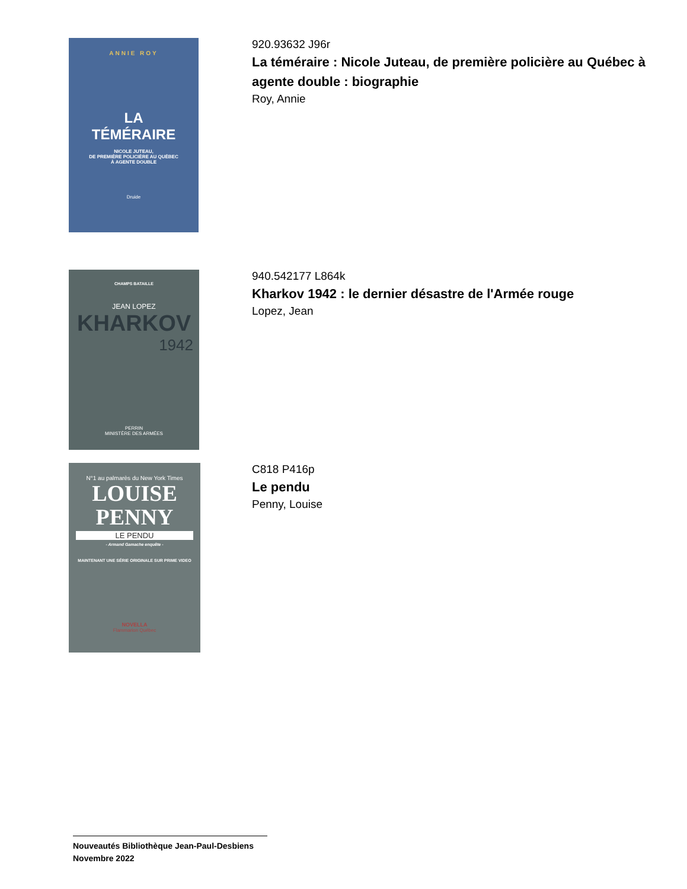ANNIE ROY
LA
TÉMÉRAIRE
NICOLE JUTEAU,
DE PREMIÈRE POLICIÈRE AU QUÉBEC
À AGENTE DOUBLE
Druide
920.93632 J96r
La téméraire : Nicole Juteau, de première policière au Québec à agente double : biographie
Roy, Annie
CHAMPS BATAILLE
JEAN LOPEZ
KHARKOV
1942
PERRIN
MINISTÈRE DES ARMÉES
940.542177 L864k
Kharkov 1942 : le dernier désastre de l'Armée rouge
Lopez, Jean
N°1 au palmarès du New York Times
LOUISE
PENNY
LE PENDU
- Armand Gamache enquête -
MAINTENANT UNE SÉRIE ORIGINALE SUR PRIME VIDEO
NOVELLA
Flammarion Québec
C818 P416p
Le pendu
Penny, Louise
Nouveautés Bibliothèque Jean-Paul-Desbiens
Novembre 2022